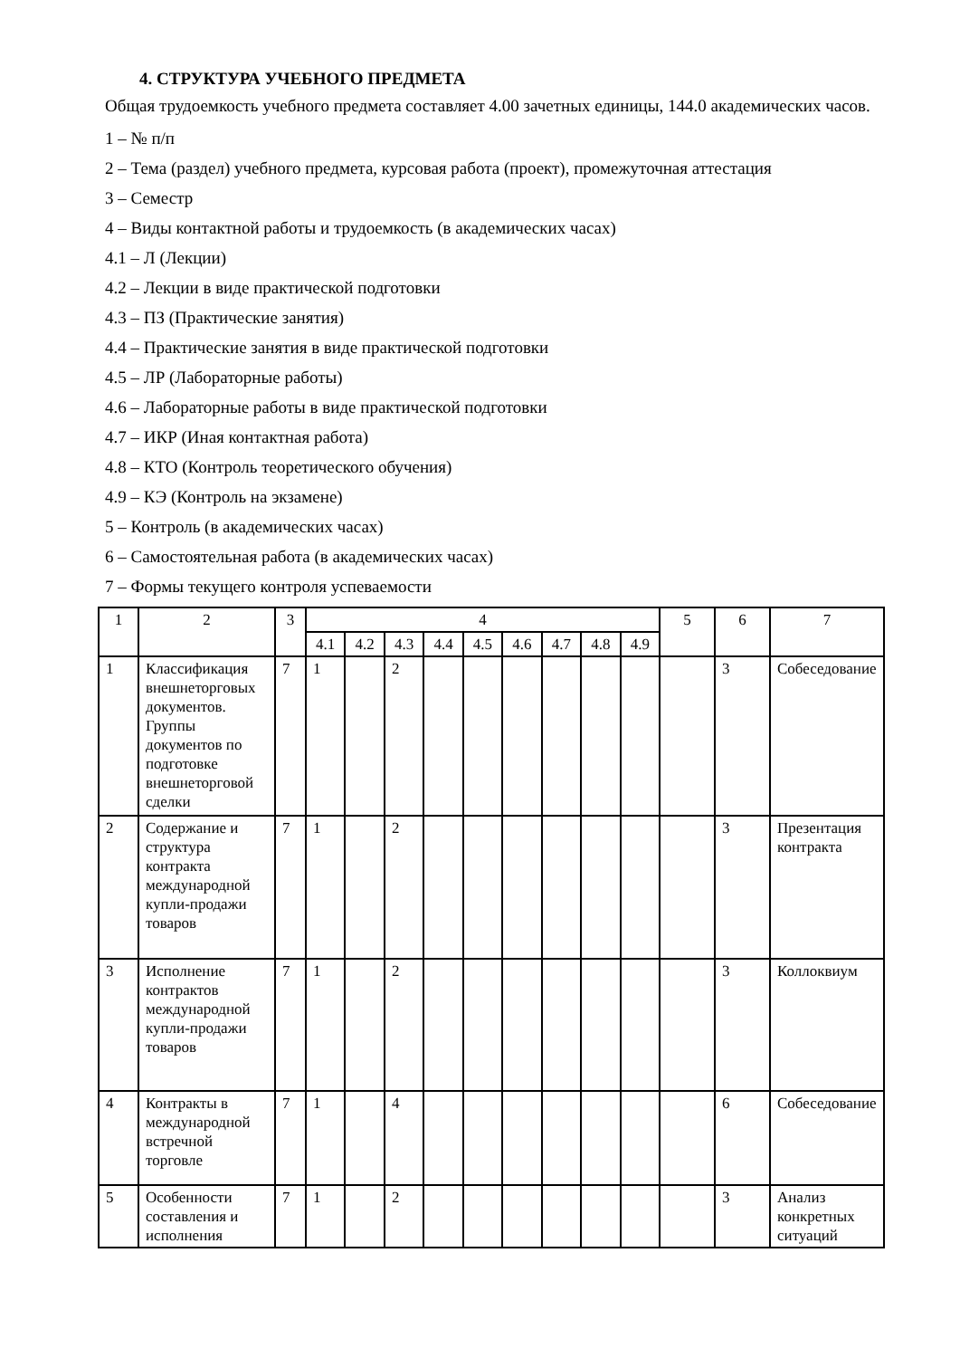4. СТРУКТУРА УЧЕБНОГО ПРЕДМЕТА
Общая трудоемкость учебного предмета составляет 4.00 зачетных единицы, 144.0 академических часов.
1 – № п/п
2 – Тема (раздел) учебного предмета, курсовая работа (проект), промежуточная аттестация
3 – Семестр
4 – Виды контактной работы и трудоемкость (в академических часах)
4.1 – Л (Лекции)
4.2 – Лекции в виде практической подготовки
4.3 – ПЗ (Практические занятия)
4.4 – Практические занятия в виде практической подготовки
4.5 – ЛР (Лабораторные работы)
4.6 – Лабораторные работы в виде практической подготовки
4.7 – ИКР (Иная контактная работа)
4.8 – КТО (Контроль теоретического обучения)
4.9 – КЭ (Контроль на экзамене)
5 – Контроль (в академических часах)
6 – Самостоятельная работа (в академических часах)
7 – Формы текущего контроля успеваемости
| 1 | 2 | 3 | 4 | | | | | | | | | 5 | 6 | 7 |
| --- | --- | --- | --- | --- | --- | --- | --- | --- | --- | --- | --- | --- | --- | --- |
| | | | 4.1 | 4.2 | 4.3 | 4.4 | 4.5 | 4.6 | 4.7 | 4.8 | 4.9 | | | |
| 1 | Классификация внешнеторговых документов. Группы документов по подготовке внешнеторговой сделки | 7 | 1 | | 2 | | | | | | | | 3 | Собеседование |
| 2 | Содержание и структура контракта международной купли-продажи товаров | 7 | 1 | | 2 | | | | | | | | 3 | Презентация контракта |
| 3 | Исполнение контрактов международной купли-продажи товаров | 7 | 1 | | 2 | | | | | | | | 3 | Коллоквиум |
| 4 | Контракты в международной встречной торговле | 7 | 1 | | 4 | | | | | | | | 6 | Собеседование |
| 5 | Особенности составления и исполнения | 7 | 1 | | 2 | | | | | | | | 3 | Анализ конкретных ситуаций |